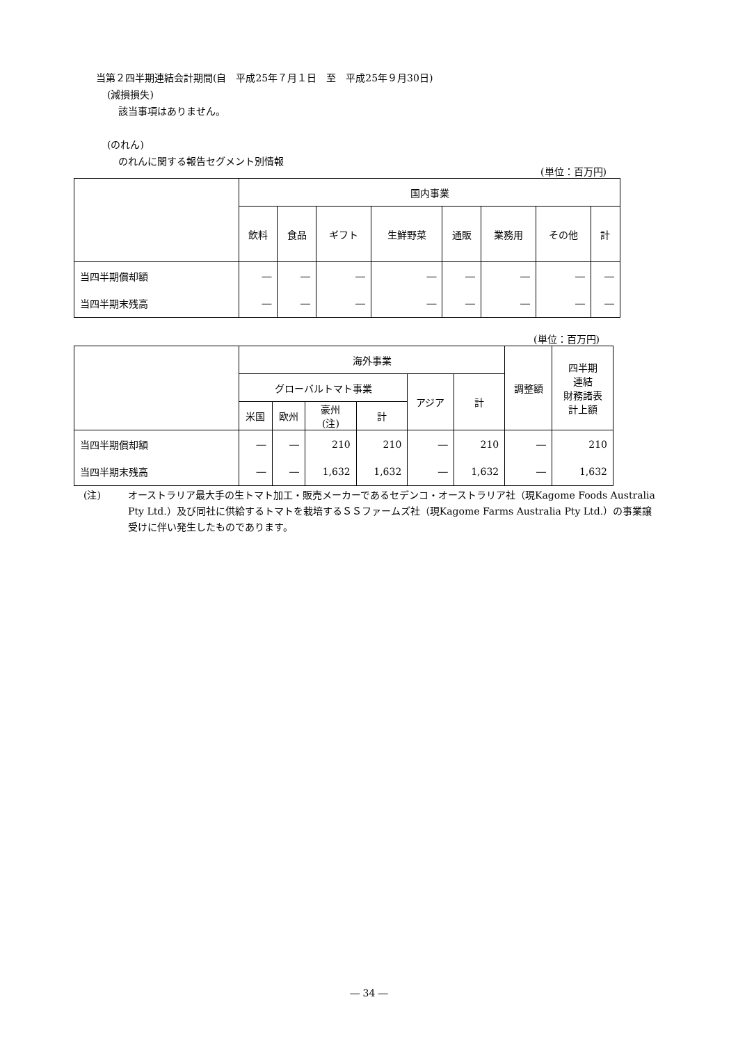当第２四半期連結会計期間(自　平成25年７月１日　至　平成25年９月30日)
(減損損失)
該当事項はありません。
(のれん)
のれんに関する報告セグメント別情報
(単位：百万円)
| | 国内事業 | | | | | | | |
| | 飲料 | 食品 | ギフト | 生鮮野菜 | 通販 | 業務用 | その他 | 計 |
| 当四半期償却額 | ― | ― | ― | ― | ― | ― | ― | ― |
| 当四半期末残高 | ― | ― | ― | ― | ― | ― | ― | ― |
(単位：百万円)
| | 海外事業 | | | | | | 調整額 | 四半期 連結 財務諸表 計上額 |
| | グローバルトマト事業 | | | | アジア | 計 | | |
| | 米国 | 欧州 | 豪州 (注) | 計 | | | | |
| 当四半期償却額 | ― | ― | 210 | 210 | ― | 210 | ― | 210 |
| 当四半期末残高 | ― | ― | 1,632 | 1,632 | ― | 1,632 | ― | 1,632 |
(注) オーストラリア最大手の生トマト加工・販売メーカーであるセデンコ・オーストラリア社（現Kagome Foods Australia Pty Ltd.）及び同社に供給するトマトを栽培するＳＳファームズ社（現Kagome Farms Australia Pty Ltd.）の事業譲受けに伴い発生したものであります。
― 34 ―